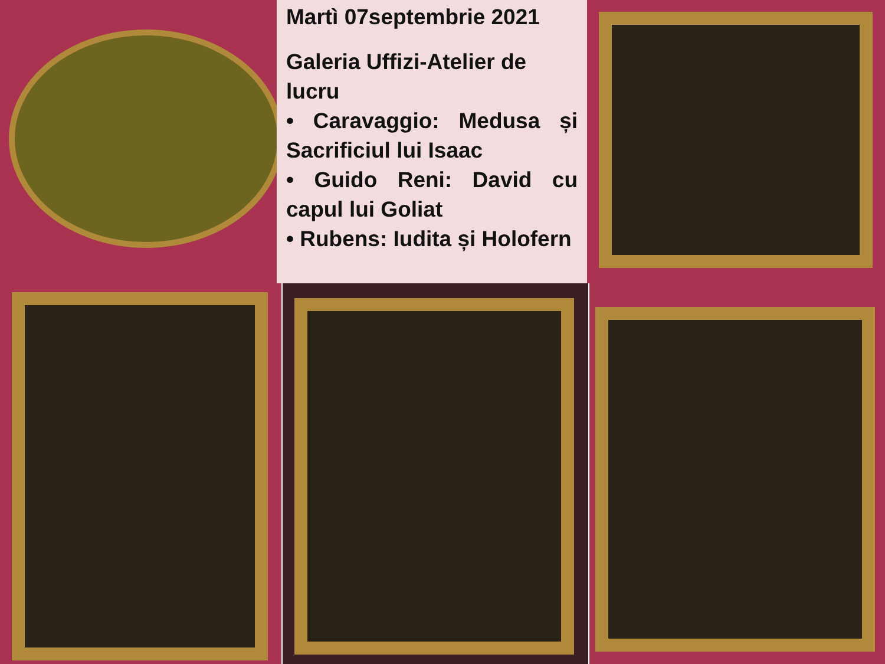Martì 07septembrie 2021
Galeria Uffizi-Atelier de lucru
• Caravaggio: Medusa și Sacrificiul lui Isaac
• Guido Reni: David cu capul lui Goliat
• Rubens: Iudita și Holofern